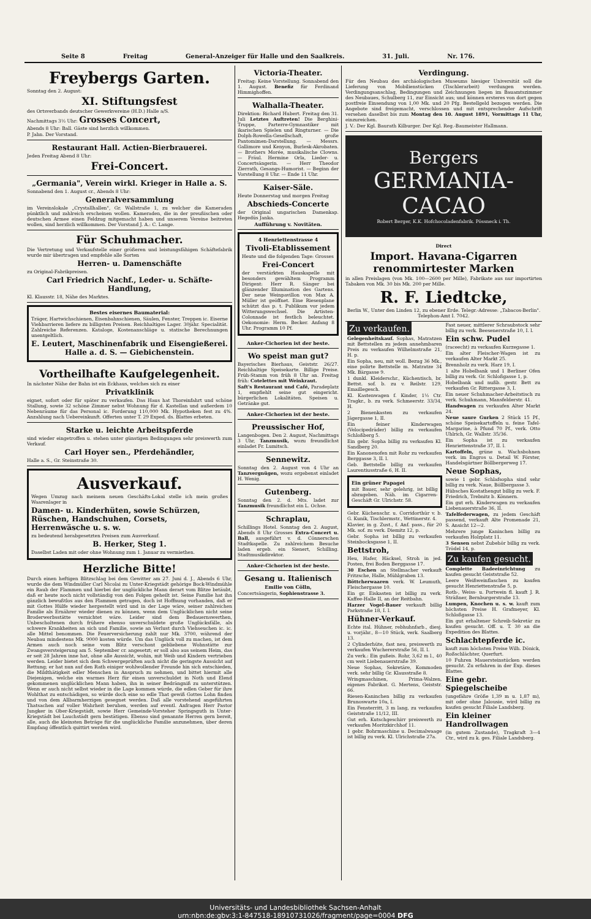Seite 8 Freitag General-Anzeiger für Halle und den Saalkreis. 31. Juli. Nr. 176.
Freybergs Garten.
Sonntag den 2. August:
XI. Stiftungsfest
des Ortsverbands deutscher Gewerkvereine (H.D.) Halle a/S.
Nachmittags 3½ Uhr: Grosses Concert,
Abends 8 Uhr: Ball. Gäste sind herzlich willkommen.
P. Jahn. Der Vorstand.
Restaurant Hall. Actien-Bierbrauerei.
Jeden Freitag Abend 8 Uhr:
Frei-Concert.
„Germania", Verein wirkl. Krieger in Halle a. S.
Sonnabend den 1. August cr., Abends 8 Uhr:
Generalversammlung
im Vereinslokale „Crystallhallen", Gr. Wallstraße 1, zu welcher die Kameraden pünktlich und zahlreich erscheinen wollen. Kameraden, die in der preußischen oder deutschen Armee einen Feldzug mitgemacht haben und unserem Vereine beitreten wollen, sind herzlich willkommen. Der Vorstand J. A.: C. Lange.
Für Schuhmacher.
Die Vertretung und Verkaufstelle einer größeren und leistungsfähigen Schäftefabrik wurde mir übertragen und empfehle alle Sorten
Herren- u. Damenschäfte
zu Original-Fabrikpreisen.
Carl Friedrich Nachf., Leder- u. Schäfte-Handlung,
Kl. Klausstr. 18, Nähe des Marktes.
Bestes eisernes Baumaterial:
Träger, Hartwichschienen, Eisenbahnschienen, Säulen, Fenster, Treppen ic. Eiserne Viehbarrieren liefere zu billigsten Preisen. Reichhaltiges Lager. 30jähr. Specialität. Zahlreiche Referenzen. Kataloge, Kostenanschläge u. statische Berechnungen unentgeltlich.
E. Leutert, Maschinenfabrik und Eisengießerei. Halle a. d. S. — Giebichenstein.
Vortheilhafte Kaufgelegenheit.
In nächster Nähe der Bahn ist ein Eckhaus, welches sich zu einer
Privatklinik
eignet, sofort oder für später zu verkaufen. Das Haus hat Thoreinfahrt und schöne Stallung, sowie 32 schöne Zimmer nebst Wohnung für d. Kastellan und außerdem 10 Nebenräume für das Personal ic. Forderung 110,000 Mk. Hypotheken fest zu 4%. Anzahlung nach Uebereinkunft. Offerten unter T. 29 Exped. ds. Blattes erbeten.
Starke u. leichte Arbeitspferde
sind wieder eingetroffen u. stehen unter günstigen Bedingungen sehr preiswerth zum Verkauf.
Carl Hoyer sen., Pferdehändler,
Halle a. S., Gr. Steinstraße 30.
Ausverkauf.
Wegen Umzug nach meinem neuen Geschäfts-Lokal stelle ich mein großes Waarenlager in
Damen- u. Kinderhüten, sowie Schürzen, Rüschen, Handschuhen, Corsets, Herrenwäsche u. s. w.
zu bedeutend herabgesetzten Preisen zum Ausverkauf.
B. Herker, Steg 1.
Daselbst Laden mit oder ohne Wohnung zum 1. Januar zu vermiethen.
Herzliche Bitte!
Durch einen heftigen Blitzschlag bei dem Gewitter am 27. Juni d. J., Abends 6 Uhr, wurde die dem Windmüller Carl Nicolai zu Unter-Kriegstädt gehörige Bock-Windmühle ein Raub der Flammen und hierbei der unglückliche Mann derart vom Blitze betäubt, daß er heute noch nicht vollständig von den Folgen geheilt ist. Seine Familie hat ihn gänzlich bewußtlos aus den Flammen getragen, doch ist Hoffnung vorhanden, daß er mit Gottes Hülfe wieder hergestellt wird und in der Lage wäre, seiner zahlreichen Familie als Ernährer wieder dienen zu können, wenn dem Unglücklichen nicht seine Broderwerbsstätte vernichtet wäre. Leider sind dem Bedauernswerthen, Unbescholtenen durch frühere ebenso unverschuldete große Unglücksfälle, als schwere Krankheiten an sich und Familie, sowie an Verlust durch Viehseuchen ic. ic. alle Mittel benommen. Die Feuerversicherung zahlt nur Mk. 3700, während der Neubau mindestens Mk. 9000 kosten würde. Um das Unglück voll zu machen, ist dem Armen auch noch seine vom Blitz verschont gebliebene Wohnstätte zur Zwangsversteigerung am 5. September cr. angesetzt; er soll also aus seinem Heim, das er seit 28 Jahren inne hat, ohne alle Aussicht, wohin, mit Weib und Kindern vertrieben werden. Leider bietet sich dem Schwergeprüften auch nicht die geringste Aussicht auf Rettung; er hat nun auf den Rath einiger wohlwollender Freunde hin sich entschieden, die Mildthätigkeit edler Menschen in Anspruch zu nehmen, und bittet hiermit alle Diejenigen, welche ein warmes Herz für einen unverschuldet in Noth und Elend gekommenen unglücklichen Mann haben, ihn in seiner Bedrängniß zu unterstützen. Wenn er auch nicht selbst wieder in die Lage kommen würde, die edlen Geber für ihre Wohlthat zu entschädigen, so würde doch eine so edle That gewiß Gottes Lohn finden und von dem Allbarmherzigen gesegnet werden. Daß alle vorstehend angeführten Thatsachen auf voller Wahrheit beruhen, werden auf eventl. Anfragen Herr Pastor Jungker in Ober-Kriegstädt, sowie Herr Gemeinde-Vorsteher Springsguth in Unter-Kriegstädt bei Lauchstädt gern bestätigen. Ebenso sind genannte Herren gern bereit, alle, auch die kleinsten Beträge für die unglückliche Familie anzunehmen, über deren Empfang öffentlich quittirt werden wird.
Victoria-Theater.
Freitag: Keine Vorstellung. Sonnabend den 1. August. Benefiz für Ferdinand Himmighoffen.
Walhalla-Theater.
Direktion: Richard Hubert. Freitag den 31. Juli Letztes Auftreten! Die Berghini-Truppe, Parterre-Gymnastiker mit ikarischen Spielen und Ringturner. — Die Dolph-Rowella-Gesellschaft, große Pantomimen-Darstellung. — Messrs. Gallimore und Kenyon, Burlesk-Akrobaten. — Brothers Morée, musikalische Clowns. — Fräul. Hermine Orla, Lieder- u. Concertsängerin. — Herr Theodor Zierrath, Gesangs-Humorist. — Beginn der Vorstellung 8 Uhr. — Ende 11 Uhr.
Kaiser-Säle.
Heute Donnerstag und morgen Freitag
Abschieds-Concerte
der Original ungarischen Damenkap. Hegedüs Janka.
Aufführung v. Novitäten.
4 Henriettenstrasse 4
Tivoli-Etablissement
Heute und die folgenden Tage: Grosses
Frei-Concert
der verstärkten Hauskapelle mit besonders gewähltem Programm Dirigent: Herr R. Sänger bei glänzender Illumination des Gartens. Der neue Weinpavillon von Max A. Müller ist geöffnet. Eine Riesenplane schützt das p. t. Publikum vor jedem Witterungswechsel. Die Artisten-Colonnade ist festlich beleuchtet. Oekonomie: Herm. Becker. Anfang 8 Uhr. Programm 10 Pf.
Anker-Cichorien ist der beste.
Wo speist man gut?
Bayerisches Bierhaus, Geiststr. 26/27. Reichhaltige Speisekarte. Billige Preise. Früh-Stamm von früh 8 Uhr an. Freitag früh: Cotelettes mit Weinkraut.
Saft's Restaurant und Café, Paradeplatz 1, empfiehlt seine gut eingericht. bürgerlichen Lokalitäten. Speisen u. Getränke gut.
Anker-Cichorien ist der beste.
Preussischer Hof,
Langenbogen. Den 2. August, Nachmittags 3 Uhr, Tanzmusik, wozu freundlichst einladet Fr. Lumitsch.
Sennewitz.
Sonntag den 2. August von 4 Uhr an Tanzvergnügen, wozu ergebenst einladet H. Wenig.
Gutenberg.
Sonntag den 2. d. Mts. ladet zur Tanzmusik freundlichst ein L. Ochse.
Schraplau,
Schillings Hotel. Sonntag den 2. August, Abends 8 Uhr Grosses Extra-Concert u. Ball, ausgeführt v. d. Cönnerschen Stadtkapelle. Zu zahlreichem Besuche laden ergeb. ein Sienert, Schilling. Stadtmusikdirektor.
Anker-Cichorien ist der beste.
Gesang u. Italienisch
Emilie von Cölln,
Concertsängerin, Sophienstrasse 3.
Verdingung.
Für den Neubau des archäologischen Museums hiesiger Universität soll die Lieferung von Mobilienstücken (Tischlerarbeit) verdungen werden. Verdingungsanschlag, Bedingungen und Zeichnungen liegen im Bauamtszimmer des Neubaues, Schulberg 11, zur Einsicht aus; und können ersteres von dort gegen postfreie Einsendung von 1,00 Mk. und 20 Pfg. Bestellgeld bezogen werden. Die Angebote sind freigemacht, verschlossen und mit entsprechender Aufschrift versehen daselbst bis zum Montag den 10. August 1891, Vormittags 11 Uhr, einzureichen.
J. V.: Der Kgl. Baurath Kilburger. Der Kgl. Reg.-Baumeister Hallmann.
Bergers
GERMANIA-CACAO
Robert Berger, K.K. Hofchocoladenfabrik. Pössneck i. Th.
Direct
Import. Havana-Cigarren renommirtester Marken
in allen Preislagen (von Mk. 100—2600 per Mille), Fabrikate aus nur importirten Tabaken von Mk. 30 bis Mk. 200 per Mille.
R. F. Liedtcke,
Berlin W., Unter den Linden 12, zu ebener Erde. Telegr.-Adresse: „Tabacos-Berlin". Telephon-Amt I. 7042.
Zu verkaufen.
Gelegenheitskauf. Sophas, Matratzen mit Bettstellen zu jedem annehmbaren Preis zu verkaufen Wilhelmstraße 21, H. p.
Ein Sopha, neu, mit woll. Bezug 36 Mk., eine polirte Bettstelle m. Matratze 34 Mk. Bärgasse 9.
1 dunkl. Kleiderschr., Küchentisch, br. Bettst. sof. b. zu v. Reilstr. 129, Emaillegesch.
Kl. Kastenwagen f. Kinder, 1½ Ctr. Tragkr., b. zu verk. Schmeerstr. 33/34, H.
2 Bienenkasten zu verkaufen Jägergasse 1, II.
Ein feiner Kinderwagen (Velocipedräder) billig zu verkaufen Schloßberg 5.
Ein gebr. Sopha billig zu verkaufen Kl. Sandberg 20.
Ein Kanonenofen mit Rohr zu verkaufen Berggasse 3, II. l.
Geb. Bettstelle billig zu verkaufen Laurentiusstraße 6, H. II.
Ein grüner Papagei
mit Bauer, sehr gelehrig, ist billig abzugeben. Näh. im Cigarren-Geschäft Gr. Ulrichstr. 58.
Gebr. Küchenschr. u. Corridorthür v. b. G. Kunik, Tischlermstr., Wettinerstr. 4.
Klavier, in g. Zust., f. Anf. pass., für 20 Mk. sof. zu verk. Diemitz 12, p.
Gebr. Sopha ist billig zu verkaufen Steinbocksgasse 1, II.
Bettstroh,
Heu, Hafer, Häcksel, Stroh in jed. Posten, frei Boden Berggasse 17.
30 Eschen an Stellmacher verkauft Fritzsche, Halle, Mühlgraben 13.
Böttcherwaaren verk. W. Leumuth, Fleischergasse 10.
Ein gr. Eiskasten ist billig zu verk. Kaffee-Halle II, an der Reitbahn.
Harzer Vogel-Bauer verkauft billig Parkstraße 18, I. l.
Hühner-Verkauf.
Echte ital. Hühner, rebhuhnfarb., diesj. u. vorjähr., 8—10 Stück, verk. Saalberg 13.
2 Cylinderhüte, fast neu, preiswerth zu verkaufen Wuchererstraße 56, II. l.
Zu verk.: Ein gußeis. Rohr, 3,62 m l., 40 cm weit Liebenauerstraße 39.
Neue Sophas, Sekretäre, Kommoden verk. sehr billig Gr. Klausstraße 8.
Wringmaschinen, Prima-Walzen, eigenes Fabrikat. G. Mertens, Geiststr. 66.
Riesen-Kaninchen billig zu verkaufen Brunoswarte 10a, I.
Ein Fensterritt, 3 m lang, zu verkaufen Geiststraße 11/12, III.
Gut erh. Kutschgeschirr preiswerth zu verkaufen Moritzkirchhof 11.
1 gebr. Bohrmaschine u. Decimalwaage ist billig zu verk. Kl. Ulrichstraße 27a.
Fast neuer, mittlerer Schraubstock sehr billig zu verk. Beesenerstraße 10, I. l.
Ein schw. Pudel
(raceecht) zu verkaufen Kurzegasse 1.
Ein alter Fleischer-Wagen ist zu verkaufen Alter Markt 25.
Brennholz zu verk. Harz 19, I.
1 alte Hobelbank und 1 Berliner Ofen billig zu verk. Gr. Schloßgasse 1, p.
Hobelbank und nußb. gestr. Bett zu verkaufen Gr. Rittergasse 3, I.
Ein neuer Schuhmacher-Arbeitstisch zu verk. Schuhmann, Mansfelderstr. 41.
Handwagen zu verkaufen Alter Markt 24.
Neue saure Gurken 2 Stück 15 Pf., schöne Speisekartoffeln u. feine Tafel-Margarine, à Pfund 70 Pf., verk. Otto Uhlrich, Gr. Wallstr. 35/36.
Ein Sopha ist zu verkaufen Henriettenstraße 37, II. l.
Kartoffeln, grüne u. Wachsbohnen verk. im Engros u. Detail W. Förster, Handelsgärtner Böllbergerweg 17.
Neue Sophas,
sowie 1 gebr. Schlafsopha sind sehr billig zu verk. Naue, Böllbergasse 3.
Hübsches Kostathengut billig zu verk. F. Friedrich, Trebnitz b. Könnern.
Ein gut erh. Kinderwagen zu verkaufen Liebenauerstraße 36, II.
Tafelfederwagen, zu jedem Geschäft passend, verkauft Alte Promenade 21, S. Ansicht 12—2.
Mehrere junge Kaninchen billig zu verkaufen Holzplatz 11.
3 Sensen nebst Zubehör billig zu verk. Trödel 14, p.
Zu kaufen gesucht.
Complette Badeeinrichtung zu kaufen gesucht Geiststraße 52.
Leere Weißweinflaschen zu kaufen gesucht Henriettenstraße 5, p.
Roth-, Weiss- u. Portwein fl. kauft J. R. Sträßner, Bernburgerstraße 13.
Lumpen, Knochen u. s. w. kauft zum höchsten Preise H. Grafmeyer, Kl. Schloßgasse 13.
Ein gut erhaltener Schreib-Sekretär zu kaufen gesucht. Off. u. T. 30 an die Expedition des Blattes.
Schlachtepferde ic.
kauft zum höchsten Preise Wilh. Dönick, Roßschlächter, Querfurt.
10 Fuhren Mauersteinstücken werden gesucht. Zu erfahren in der Exp. dieses Blattes.
Eine gebr. Spiegelscheibe
(ungefähre Größe 1,39 m u. 1,87 m), mit oder ohne Jalousie, wird billig zu kaufen gesucht Filiale Landsberg.
Ein kleiner Handrollwagen
(in gutem Zustande), Tragkraft 3—4 Ctr., wird zu k. ges. Filiale Landsberg.
Universitäts- und Landesbibliothek Sachsen-Anhalt
urn:nbn:de:gbv:3:1-847518-18910731026/fragment/page=0004 DFG